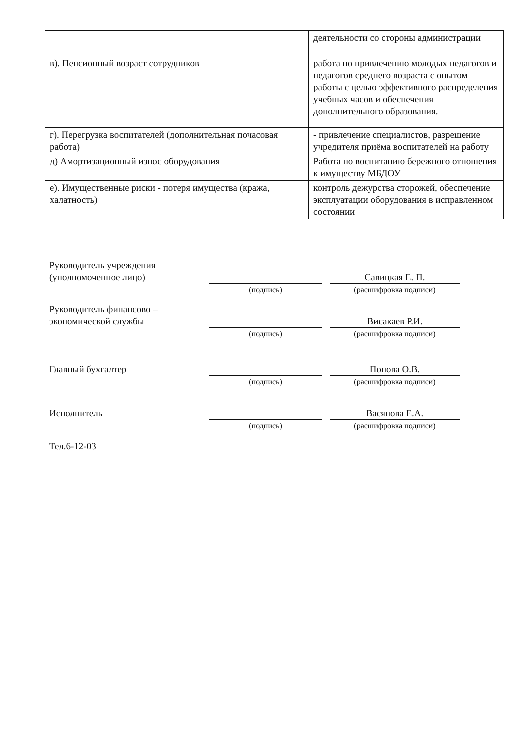| | деятельности со стороны администрации |
| в). Пенсионный возраст сотрудников | работа по привлечению молодых педагогов и педагогов среднего возраста с опытом работы с целью эффективного распределения учебных часов и обеспечения дополнительного образования. |
| г). Перегрузка воспитателей (дополнительная почасовая работа) | - привлечение специалистов, разрешение учредителя приёма воспитателей на работу |
| д) Амортизационный износ оборудования | Работа по воспитанию бережного отношения к имуществу МБДОУ |
| е). Имущественные риски - потеря имущества (кража, халатность) | контроль дежурства сторожей, обеспечение эксплуатации оборудования в исправленном состоянии |
Руководитель учреждения
(уполномоченное лицо)
(подпись)
Савицкая Е. П.
(расшифровка подписи)
Руководитель финансово –
экономической службы
(подпись)
Висакаев Р.И.
(расшифровка подписи)
Главный бухгалтер
(подпись)
Попова О.В.
(расшифровка подписи)
Исполнитель
(подпись)
Васянова Е.А.
(расшифровка подписи)
Тел.6-12-03